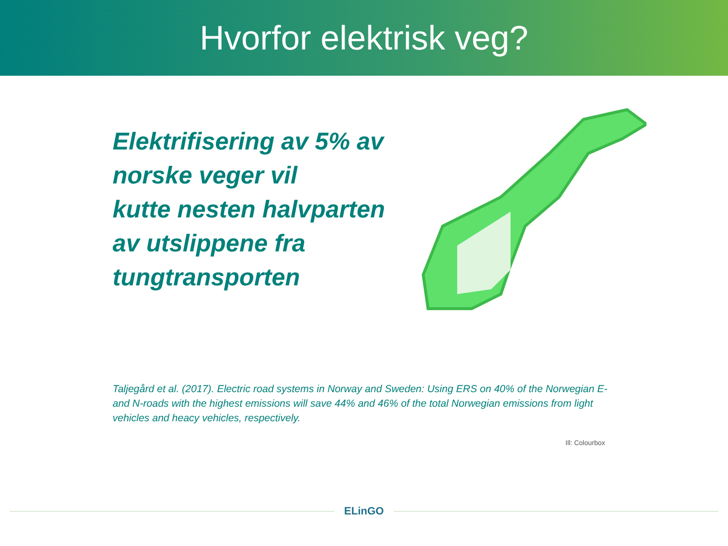Hvorfor elektrisk veg?
Elektrifisering av 5% av norske veger vil
kutte nesten halvparten av utslippene fra tungtransporten
Taljegård et al. (2017). Electric road systems in Norway and Sweden: Using ERS on 40% of the Norwegian E- and N-roads with the highest emissions will save 44% and 46% of the total Norwegian emissions from light vehicles and heacy vehicles, respectively.
Ill: Colourbox
ELinGO